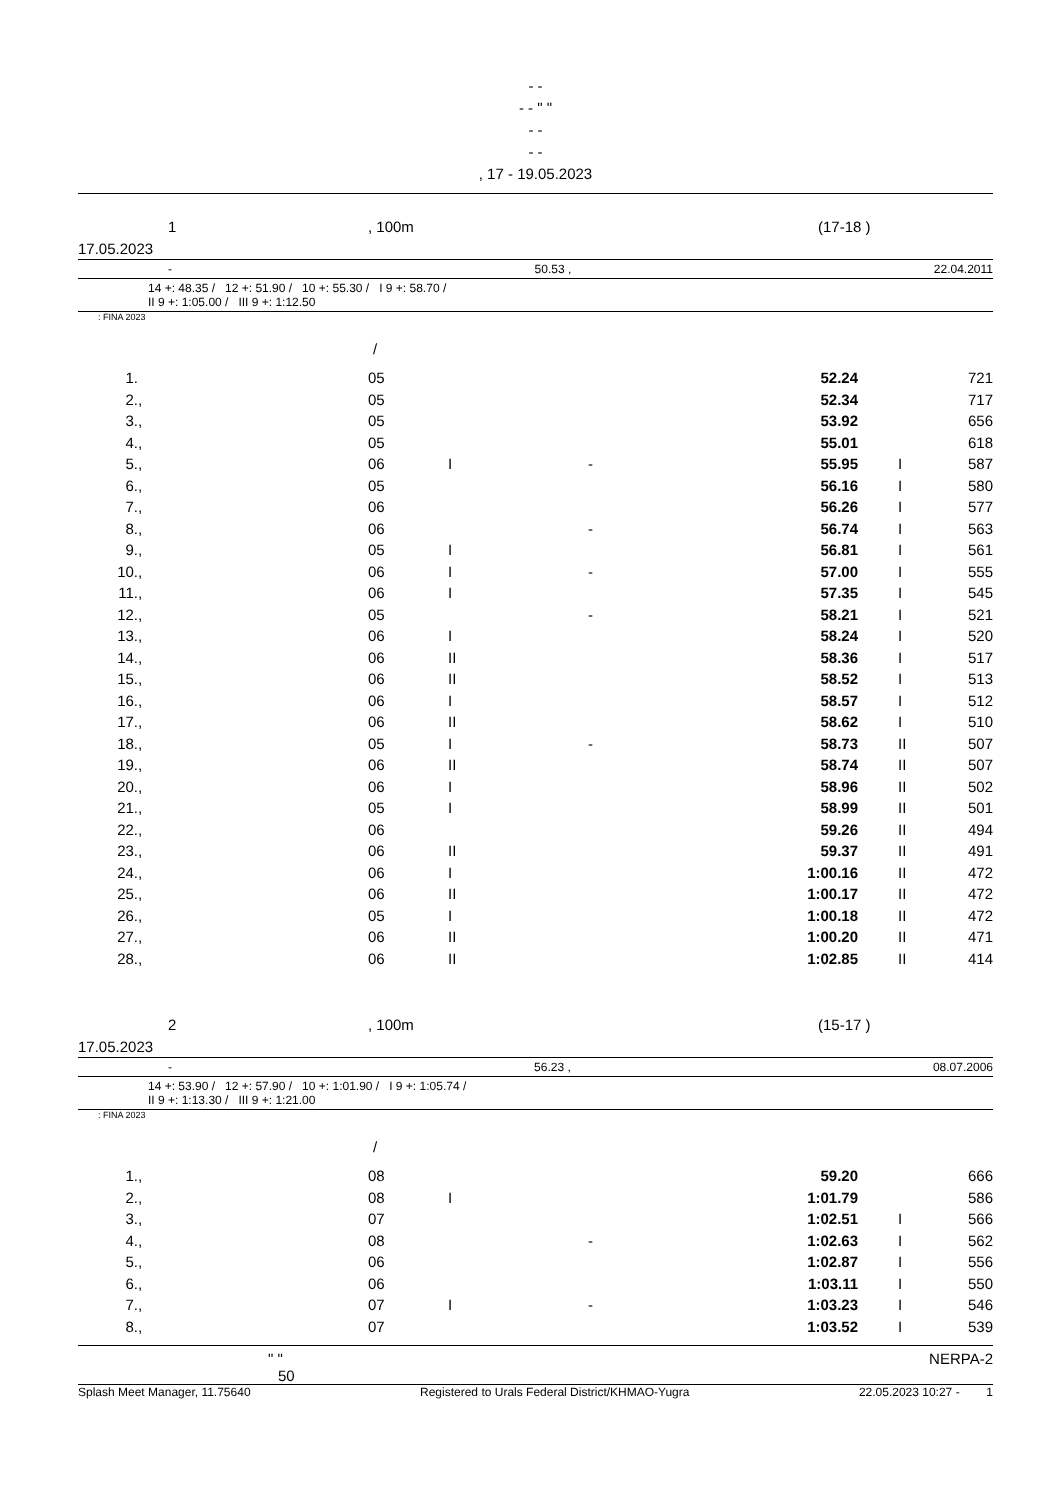- -
- - " "
- -
- -
, 17 - 19.05.2023
| 1 | , 100m | (17-18 ) |
| 17.05.2023 | | |
- 50.53 , 22.04.2011
14 +: 48.35 / 12 +: 51.90 / 10 +: 55.30 / I 9 +: 58.70 /
II 9 +: 1:05.00 / III 9 +: 1:12.50
: FINA 2023
/
| 1. | | 05 | | | 52.24 | | 721 |
| 2. | , | 05 | | | 52.34 | | 717 |
| 3. | , | 05 | | | 53.92 | | 656 |
| 4. | , | 05 | | | 55.01 | | 618 |
| 5. | , | 06 | I | - | 55.95 | I | 587 |
| 6. | , | 05 | | | 56.16 | I | 580 |
| 7. | , | 06 | | | 56.26 | I | 577 |
| 8. | , | 06 | | - | 56.74 | I | 563 |
| 9. | , | 05 | I | | 56.81 | I | 561 |
| 10. | , | 06 | I | - | 57.00 | I | 555 |
| 11. | , | 06 | I | | 57.35 | I | 545 |
| 12. | , | 05 | | - | 58.21 | I | 521 |
| 13. | , | 06 | I | | 58.24 | I | 520 |
| 14. | , | 06 | II | | 58.36 | I | 517 |
| 15. | , | 06 | II | | 58.52 | I | 513 |
| 16. | , | 06 | I | | 58.57 | I | 512 |
| 17. | , | 06 | II | | 58.62 | I | 510 |
| 18. | , | 05 | I | - | 58.73 | II | 507 |
| 19. | , | 06 | II | | 58.74 | II | 507 |
| 20. | , | 06 | I | | 58.96 | II | 502 |
| 21. | , | 05 | I | | 58.99 | II | 501 |
| 22. | , | 06 | | | 59.26 | II | 494 |
| 23. | , | 06 | II | | 59.37 | II | 491 |
| 24. | , | 06 | I | | 1:00.16 | II | 472 |
| 25. | , | 06 | II | | 1:00.17 | II | 472 |
| 26. | , | 05 | I | | 1:00.18 | II | 472 |
| 27. | , | 06 | II | | 1:00.20 | II | 471 |
| 28. | , | 06 | II | | 1:02.85 | II | 414 |
| 2 | , 100m | (15-17 ) |
| 17.05.2023 | | |
- 56.23 , 08.07.2006
14 +: 53.90 / 12 +: 57.90 / 10 +: 1:01.90 / I 9 +: 1:05.74 /
II 9 +: 1:13.30 / III 9 +: 1:21.00
: FINA 2023
/
| 1. | , | 08 | | | 59.20 | | 666 |
| 2. | , | 08 | I | | 1:01.79 | | 586 |
| 3. | , | 07 | | | 1:02.51 | I | 566 |
| 4. | , | 08 | | - | 1:02.63 | I | 562 |
| 5. | , | 06 | | | 1:02.87 | I | 556 |
| 6. | , | 06 | | | 1:03.11 | I | 550 |
| 7. | , | 07 | I | - | 1:03.23 | I | 546 |
| 8. | , | 07 | | | 1:03.52 | I | 539 |
" "
50 NERPA-2
Splash Meet Manager, 11.75640 Registered to Urals Federal District/KHMAO-Yugra 22.05.2023 10:27 - 1